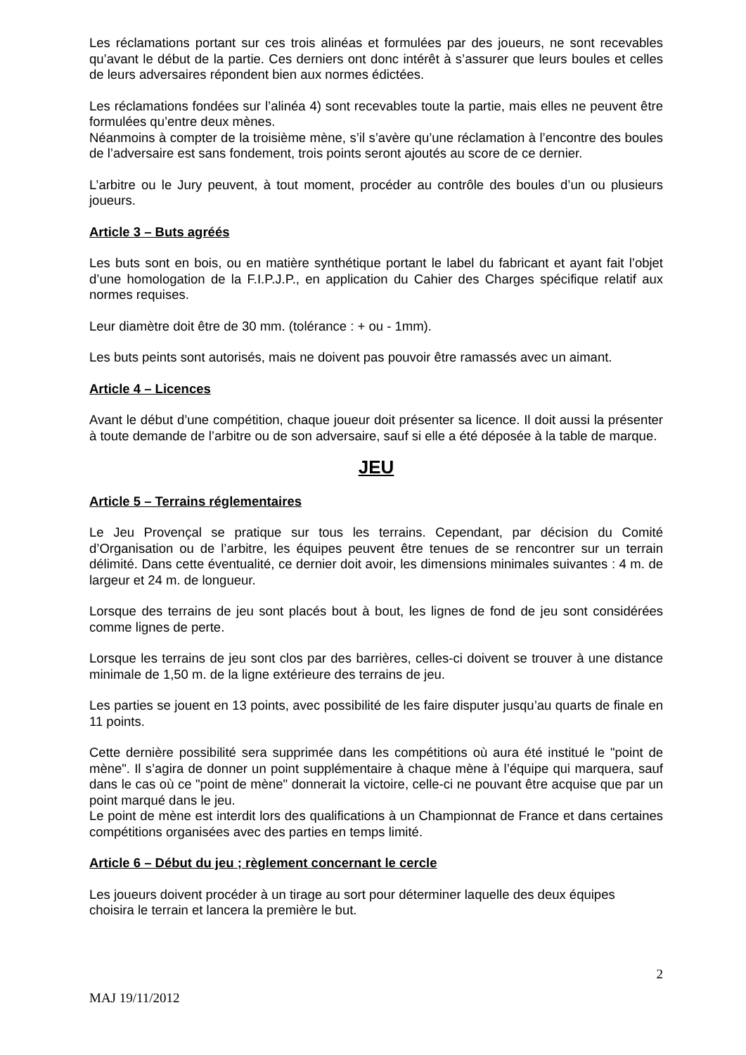Les réclamations portant sur ces trois alinéas et formulées par des joueurs, ne sont recevables qu’avant le début de la partie. Ces derniers ont donc intérêt à s’assurer que leurs boules et celles de leurs adversaires répondent bien aux normes édictées.
Les réclamations fondées sur l’alinéa 4) sont recevables toute la partie, mais elles ne peuvent être formulées qu’entre deux mènes.
Néanmoins à compter de la troisième mène, s’il s’avère qu’une réclamation à l’encontre des boules de l’adversaire est sans fondement, trois points seront ajoutés au score de ce dernier.
L’arbitre ou le Jury peuvent, à tout moment, procéder au contrôle des boules d’un ou plusieurs joueurs.
Article 3 – Buts agréés
Les buts sont en bois, ou en matière synthétique portant le label du fabricant et ayant fait l’objet d’une homologation de la F.I.P.J.P., en application du Cahier des Charges spécifique relatif aux normes requises.
Leur diamètre doit être de 30 mm. (tolérance : + ou - 1mm).
Les buts peints sont autorisés, mais ne doivent pas pouvoir être ramassés avec un aimant.
Article 4 – Licences
Avant le début d’une compétition, chaque joueur doit présenter sa licence. Il doit aussi la présenter à toute demande de l’arbitre ou de son adversaire, sauf si elle a été déposée à la table de marque.
JEU
Article 5 – Terrains réglementaires
Le Jeu Provençal se pratique sur tous les terrains. Cependant, par décision du Comité d’Organisation ou de l’arbitre, les équipes peuvent être tenues de se rencontrer sur un terrain délimité. Dans cette éventualité, ce dernier doit avoir, les dimensions minimales suivantes : 4 m. de largeur et 24 m. de longueur.
Lorsque des terrains de jeu sont placés bout à bout, les lignes de fond de jeu sont considérées comme lignes de perte.
Lorsque les terrains de jeu sont clos par des barrières, celles-ci doivent se trouver à une distance minimale de 1,50 m. de la ligne extérieure des terrains de jeu.
Les parties se jouent en 13 points, avec possibilité de les faire disputer jusqu’au quarts de finale en 11 points.
Cette dernière possibilité sera supprimée dans les compétitions où aura été institué le "point de mène". Il s’agira de donner un point supplémentaire à chaque mène à l’équipe qui marquera, sauf dans le cas où ce "point de mène" donnerait la victoire, celle-ci ne pouvant être acquise que par un point marqué dans le jeu.
Le point de mène est interdit lors des qualifications à un Championnat de France et dans certaines compétitions organisées avec des parties en temps limité.
Article 6 – Début du jeu ; règlement concernant le cercle
Les joueurs doivent procéder à un tirage au sort pour déterminer laquelle des deux équipes choisira le terrain et lancera la première le but.
2
MAJ 19/11/2012